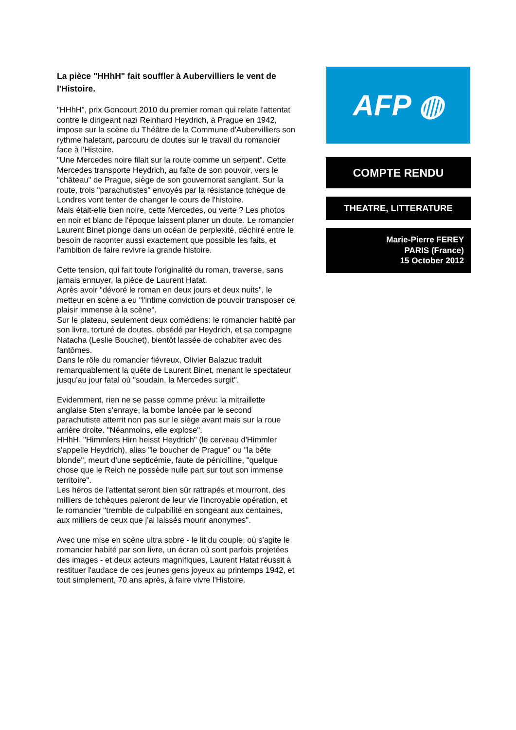La pièce "HHhH" fait souffler à Aubervilliers le vent de l'Histoire.
"HHhH", prix Goncourt 2010 du premier roman qui relate l'attentat contre le dirigeant nazi Reinhard Heydrich, à Prague en 1942, impose sur la scène du Théâtre de la Commune d'Aubervilliers son rythme haletant, parcouru de doutes sur le travail du romancier face à l'Histoire.
"Une Mercedes noire filait sur la route comme un serpent". Cette Mercedes transporte Heydrich, au faîte de son pouvoir, vers le "château" de Prague, siège de son gouvernorat sanglant. Sur la route, trois "parachutistes" envoyés par la résistance tchèque de Londres vont tenter de changer le cours de l'histoire.
Mais était-elle bien noire, cette Mercedes, ou verte ? Les photos en noir et blanc de l'époque laissent planer un doute. Le romancier Laurent Binet plonge dans un océan de perplexité, déchiré entre le besoin de raconter aussi exactement que possible les faits, et l'ambition de faire revivre la grande histoire.
Cette tension, qui fait toute l'originalité du roman, traverse, sans jamais ennuyer, la pièce de Laurent Hatat.
Après avoir "dévoré le roman en deux jours et deux nuits", le metteur en scène a eu "l'intime conviction de pouvoir transposer ce plaisir immense à la scène".
Sur le plateau, seulement deux comédiens: le romancier habité par son livre, torturé de doutes, obsédé par Heydrich, et sa compagne Natacha (Leslie Bouchet), bientôt lassée de cohabiter avec des fantômes.
Dans le rôle du romancier fiévreux, Olivier Balazuc traduit remarquablement la quête de Laurent Binet, menant le spectateur jusqu'au jour fatal où "soudain, la Mercedes surgit".
Evidemment, rien ne se passe comme prévu: la mitraillette anglaise Sten s'enraye, la bombe lancée par le second parachutiste atterrit non pas sur le siège avant mais sur la roue arrière droite. "Néanmoins, elle explose".
HHhH, "Himmlers Hirn heisst Heydrich" (le cerveau d'Himmler s'appelle Heydrich), alias "le boucher de Prague" ou "la bête blonde", meurt d'une septicémie, faute de pénicilline, "quelque chose que le Reich ne possède nulle part sur tout son immense territoire".
Les héros de l'attentat seront bien sûr rattrapés et mourront, des milliers de tchèques paieront de leur vie l'incroyable opération, et le romancier "tremble de culpabilité en songeant aux centaines, aux milliers de ceux que j'ai laissés mourir anonymes".
Avec une mise en scène ultra sobre - le lit du couple, où s'agite le romancier habité par son livre, un écran où sont parfois projetées des images - et deux acteurs magnifiques, Laurent Hatat réussit à restituer l'audace de ces jeunes gens joyeux au printemps 1942, et tout simplement, 70 ans après, à faire vivre l'Histoire.
AFP ◍
COMPTE RENDU
THEATRE, LITTERATURE
Marie-Pierre FEREY
PARIS (France)
15 October 2012